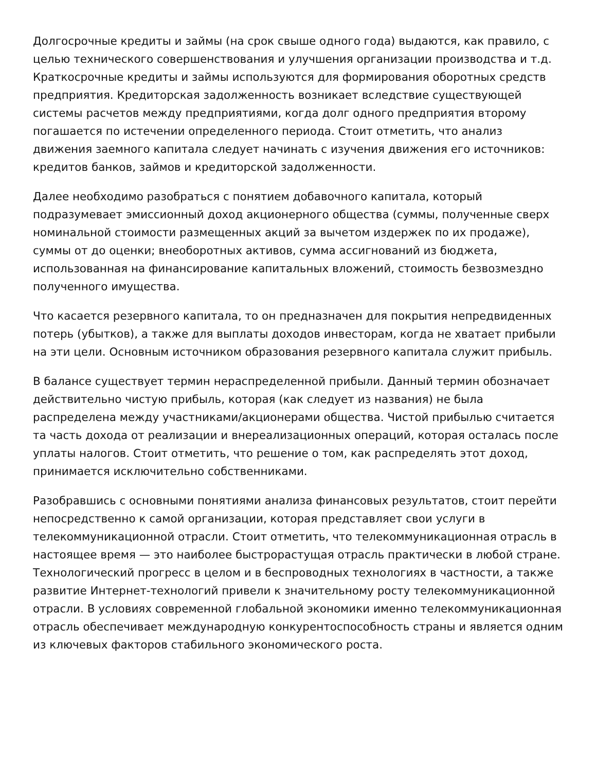Долгосрочные кредиты и займы (на срок свыше одного года) выдаются, как правило, с целью технического совершенствования и улучшения организации производства и т.д. Краткосрочные кредиты и займы используются для формирования оборотных средств предприятия. Кредиторская задолженность возникает вследствие существующей системы расчетов между предприятиями, когда долг одного предприятия второму погашается по истечении определенного периода. Стоит отметить, что анализ движения заемного капитала следует начинать с изучения движения его источников: кредитов банков, займов и кредиторской задолженности.
Далее необходимо разобраться с понятием добавочного капитала, который подразумевает эмиссионный доход акционерного общества (суммы, полученные сверх номинальной стоимости размещенных акций за вычетом издержек по их продаже), суммы от до оценки; внеоборотных активов, сумма ассигнований из бюджета, использованная на финансирование капитальных вложений, стоимость безвозмездно полученного имущества.
Что касается резервного капитала, то он предназначен для покрытия непредвиденных потерь (убытков), а также для выплаты доходов инвесторам, когда не хватает прибыли на эти цели. Основным источником образования резервного капитала служит прибыль.
В балансе существует термин нераспределенной прибыли. Данный термин обозначает действительно чистую прибыль, которая (как следует из названия) не была распределена между участниками/акционерами общества. Чистой прибылью считается та часть дохода от реализации и внереализационных операций, которая осталась после уплаты налогов. Стоит отметить, что решение о том, как распределять этот доход, принимается исключительно собственниками.
Разобравшись с основными понятиями анализа финансовых результатов, стоит перейти непосредственно к самой организации, которая представляет свои услуги в телекоммуникационной отрасли. Стоит отметить, что телекоммуникационная отрасль в настоящее время — это наиболее быстрорастущая отрасль практически в любой стране. Технологический прогресс в целом и в беспроводных технологиях в частности, а также развитие Интернет-технологий привели к значительному росту телекоммуникационной отрасли. В условиях современной глобальной экономики именно телекоммуникационная отрасль обеспечивает международную конкурентоспособность страны и является одним из ключевых факторов стабильного экономического роста.